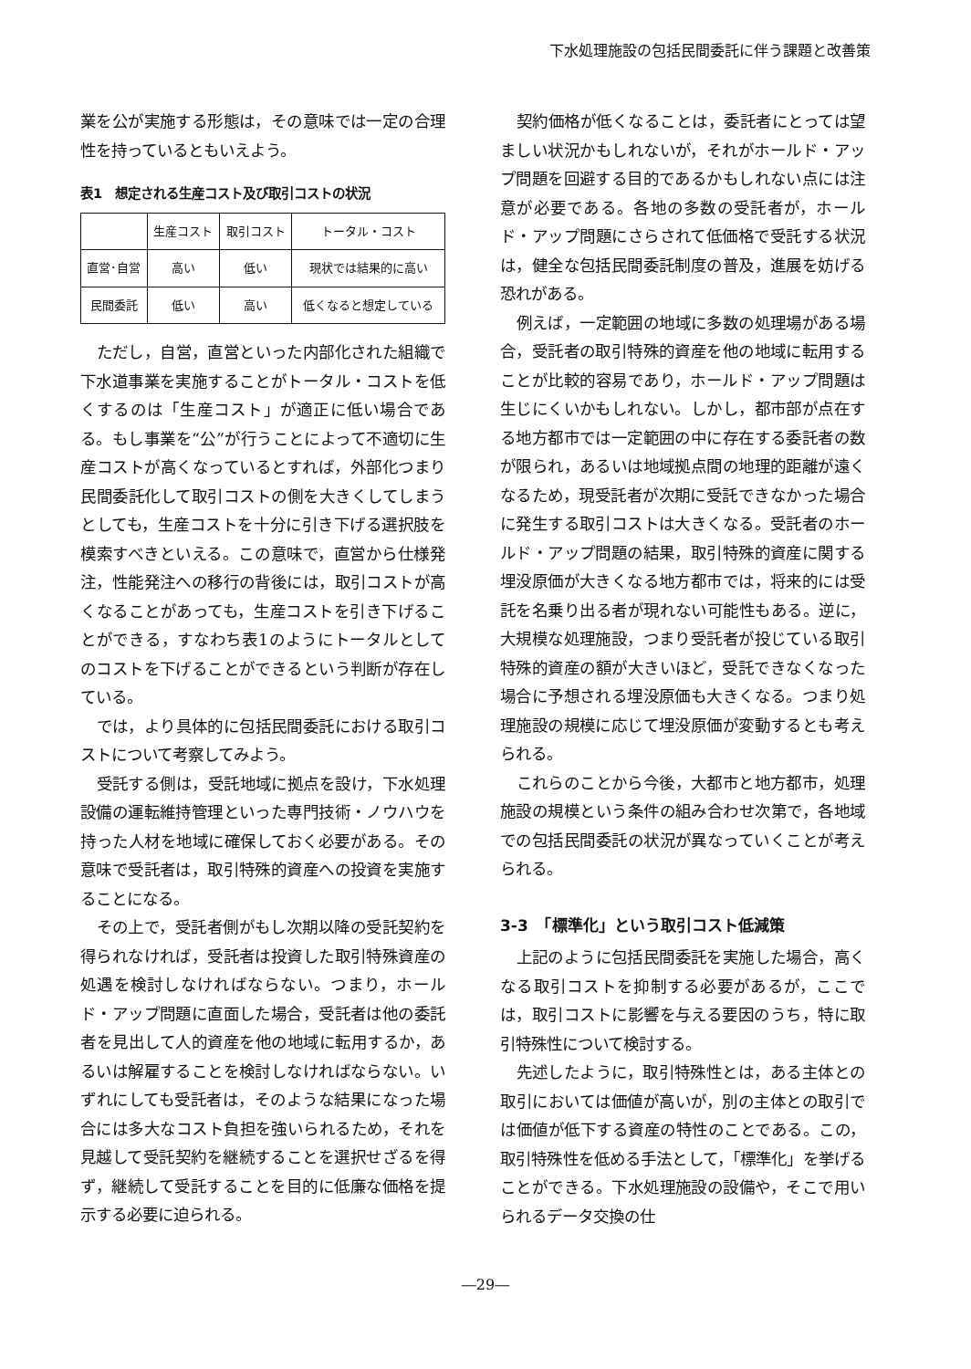下水処理施設の包括民間委託に伴う課題と改善策
業を公が実施する形態は，その意味では一定の合理性を持っているともいえよう。
表1　想定される生産コスト及び取引コストの状況
| | 生産コスト | 取引コスト | トータル・コスト |
| --- | --- | --- | --- |
| 直営･自営 | 高い | 低い | 現状では結果的に高い |
| 民間委託 | 低い | 高い | 低くなると想定している |
ただし，自営，直営といった内部化された組織で下水道事業を実施することがトータル・コストを低くするのは「生産コスト」が適正に低い場合である。もし事業を“公”が行うことによって不適切に生産コストが高くなっているとすれば，外部化つまり民間委託化して取引コストの側を大きくしてしまうとしても，生産コストを十分に引き下げる選択肢を模索すべきといえる。この意味で，直営から仕様発注，性能発注への移行の背後には，取引コストが高くなることがあっても，生産コストを引き下げることができる，すなわち表1のようにトータルとしてのコストを下げることができるという判断が存在している。
では，より具体的に包括民間委託における取引コストについて考察してみよう。
受託する側は，受託地域に拠点を設け，下水処理設備の運転維持管理といった専門技術・ノウハウを持った人材を地域に確保しておく必要がある。その意味で受託者は，取引特殊的資産への投資を実施することになる。
その上で，受託者側がもし次期以降の受託契約を得られなければ，受託者は投資した取引特殊資産の処遇を検討しなければならない。つまり，ホールド・アップ問題に直面した場合，受託者は他の委託者を見出して人的資産を他の地域に転用するか，あるいは解雇することを検討しなければならない。いずれにしても受託者は，そのような結果になった場合には多大なコスト負担を強いられるため，それを見越して受託契約を継続することを選択せざるを得ず，継続して受託することを目的に低廉な価格を提示する必要に迫られる。
契約価格が低くなることは，委託者にとっては望ましい状況かもしれないが，それがホールド・アップ問題を回避する目的であるかもしれない点には注意が必要である。各地の多数の受託者が，ホールド・アップ問題にさらされて低価格で受託する状況は，健全な包括民間委託制度の普及，進展を妨げる恐れがある。
例えば，一定範囲の地域に多数の処理場がある場合，受託者の取引特殊的資産を他の地域に転用することが比較的容易であり，ホールド・アップ問題は生じにくいかもしれない。しかし，都市部が点在する地方都市では一定範囲の中に存在する委託者の数が限られ，あるいは地域拠点間の地理的距離が遠くなるため，現受託者が次期に受託できなかった場合に発生する取引コストは大きくなる。受託者のホールド・アップ問題の結果，取引特殊的資産に関する埋没原価が大きくなる地方都市では，将来的には受託を名乗り出る者が現れない可能性もある。逆に，大規模な処理施設，つまり受託者が投じている取引特殊的資産の額が大きいほど，受託できなくなった場合に予想される埋没原価も大きくなる。つまり処理施設の規模に応じて埋没原価が変動するとも考えられる。
これらのことから今後，大都市と地方都市，処理施設の規模という条件の組み合わせ次第で，各地域での包括民間委託の状況が異なっていくことが考えられる。
3-3　「標準化」という取引コスト低減策
上記のように包括民間委託を実施した場合，高くなる取引コストを抑制する必要があるが，ここでは，取引コストに影響を与える要因のうち，特に取引特殊性について検討する。
先述したように，取引特殊性とは，ある主体との取引においては価値が高いが，別の主体との取引では価値が低下する資産の特性のことである。この，取引特殊性を低める手法として，「標準化」を挙げることができる。下水処理施設の設備や，そこで用いられるデータ交換の仕
―29―